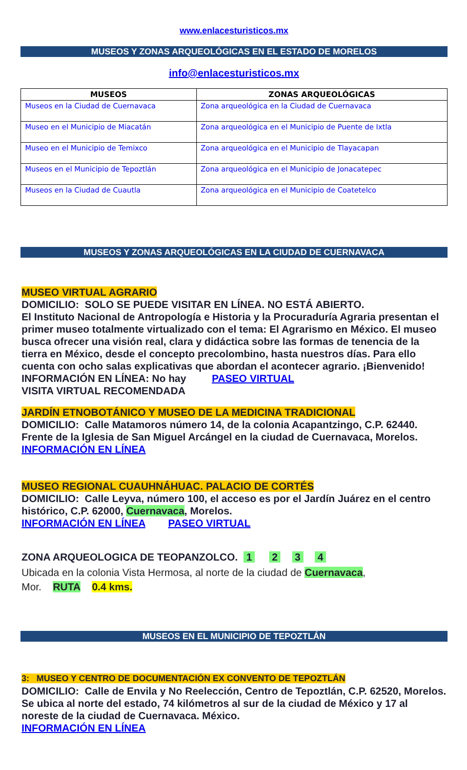www.enlacesturisticos.mx
MUSEOS Y ZONAS ARQUEOLÓGICAS EN EL ESTADO DE MORELOS
info@enlacesturisticos.mx
| MUSEOS | ZONAS ARQUEOLÓGICAS |
| --- | --- |
| Museos en la Ciudad de Cuernavaca | Zona arqueológica en la Ciudad de Cuernavaca |
| Museo en el Municipio de Miacatán | Zona arqueológica en el Municipio de Puente de Ixtla |
| Museo en el Municipio de Temixco | Zona arqueológica en el Municipio de Tlayacapan |
| Museos en el Municipio de Tepoztlán | Zona arqueológica en el Municipio de Jonacatepec |
| Museos en la Ciudad de Cuautla | Zona arqueológica en el Municipio de Coatetelco |
MUSEOS Y ZONAS ARQUEOLÓGICAS EN LA CIUDAD DE CUERNAVACA
MUSEO VIRTUAL AGRARIO
DOMICILIO: SOLO SE PUEDE VISITAR EN LÍNEA. NO ESTÁ ABIERTO.
El Instituto Nacional de Antropología e Historia y la Procuraduría Agraria presentan el primer museo totalmente virtualizado con el tema: El Agrarismo en México. El museo busca ofrecer una visión real, clara y didáctica sobre las formas de tenencia de la tierra en México, desde el concepto precolombino, hasta nuestros días. Para ello cuenta con ocho salas explicativas que abordan el acontecer agrario. ¡Bienvenido!
INFORMACIÓN EN LÍNEA: No hay PASEO VIRTUAL
VISITA VIRTUAL RECOMENDADA
JARDÍN ETNOBOTÁNICO Y MUSEO DE LA MEDICINA TRADICIONAL
DOMICILIO: Calle Matamoros número 14, de la colonia Acapantzingo, C.P. 62440. Frente de la Iglesia de San Miguel Arcángel en la ciudad de Cuernavaca, Morelos.
INFORMACIÓN EN LÍNEA
MUSEO REGIONAL CUAUHNÁHUAC. PALACIO DE CORTÉS
DOMICILIO: Calle Leyva, número 100, el acceso es por el Jardín Juárez en el centro histórico, C.P. 62000, Cuernavaca, Morelos.
INFORMACIÓN EN LÍNEA PASEO VIRTUAL
ZONA ARQUEOLOGICA DE TEOPANZOLCO. 1 2 3 4
Ubicada en la colonia Vista Hermosa, al norte de la ciudad de Cuernavaca,
Mor. RUTA 0.4 kms.
MUSEOS EN EL MUNICIPIO DE TEPOZTLÁN
3: MUSEO Y CENTRO DE DOCUMENTACIÓN EX CONVENTO DE TEPOZTLÁN
DOMICILIO: Calle de Envila y No Reelección, Centro de Tepoztlán, C.P. 62520, Morelos. Se ubica al norte del estado, 74 kilómetros al sur de la ciudad de México y 17 al noreste de la ciudad de Cuernavaca. México.
INFORMACIÓN EN LÍNEA